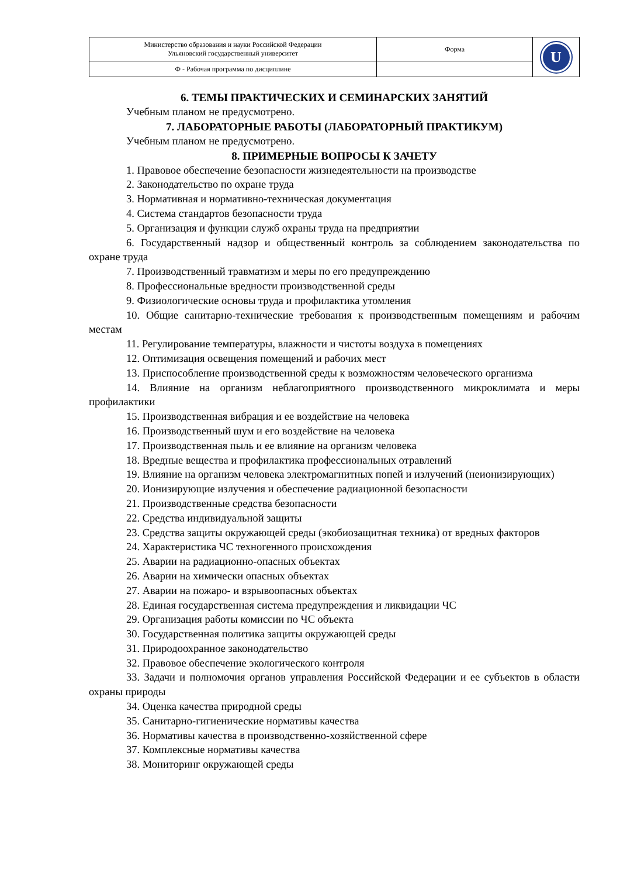| Министерство образования и науки Российской Федерации Ульяновский государственный университет | Форма | U |
| Ф - Рабочая программа по дисциплине | | |
6. ТЕМЫ ПРАКТИЧЕСКИХ И СЕМИНАРСКИХ ЗАНЯТИЙ
Учебным планом не предусмотрено.
7. ЛАБОРАТОРНЫЕ РАБОТЫ (ЛАБОРАТОРНЫЙ ПРАКТИКУМ)
Учебным планом не предусмотрено.
8. ПРИМЕРНЫЕ ВОПРОСЫ К ЗАЧЕТУ
1. Правовое обеспечение безопасности жизнедеятельности на производстве
2. Законодательство по охране труда
3. Нормативная и нормативно-техническая документация
4. Система стандартов безопасности труда
5. Организация и функции служб охраны труда на предприятии
6. Государственный надзор и общественный контроль за соблюдением законодательства по охране труда
7. Производственный травматизм и меры по его предупреждению
8. Профессиональные вредности производственной среды
9. Физиологические основы труда и профилактика утомления
10. Общие санитарно-технические требования к производственным помещениям и рабочим местам
11. Регулирование температуры, влажности и чистоты воздуха в помещениях
12. Оптимизация освещения помещений и рабочих мест
13. Приспособление производственной среды к возможностям человеческого организма
14. Влияние на организм неблагоприятного производственного микроклимата и меры профилактики
15. Производственная вибрация и ее воздействие на человека
16. Производственный шум и его воздействие на человека
17. Производственная пыль и ее влияние на организм человека
18. Вредные вещества и профилактика профессиональных отравлений
19. Влияние на организм человека электромагнитных попей и излучений (неионизирующих)
20. Ионизирующие излучения и обеспечение радиационной безопасности
21. Производственные средства безопасности
22. Средства индивидуальной защиты
23. Средства защиты окружающей среды (экобиозащитная техника) от вредных факторов
24. Характеристика ЧС техногенного происхождения
25. Аварии на радиационно-опасных объектах
26. Аварии на химически опасных объектах
27. Аварии на пожаро- и взрывоопасных объектах
28. Единая государственная система предупреждения и ликвидации ЧС
29. Организация работы комиссии по ЧС объекта
30. Государственная политика защиты окружающей среды
31. Природоохранное законодательство
32. Правовое обеспечение экологического контроля
33. Задачи и полномочия органов управления Российской Федерации и ее субъектов в области охраны природы
34. Оценка качества природной среды
35. Санитарно-гигиенические нормативы качества
36. Нормативы качества в производственно-хозяйственной сфере
37. Комплексные нормативы качества
38. Мониторинг окружающей среды